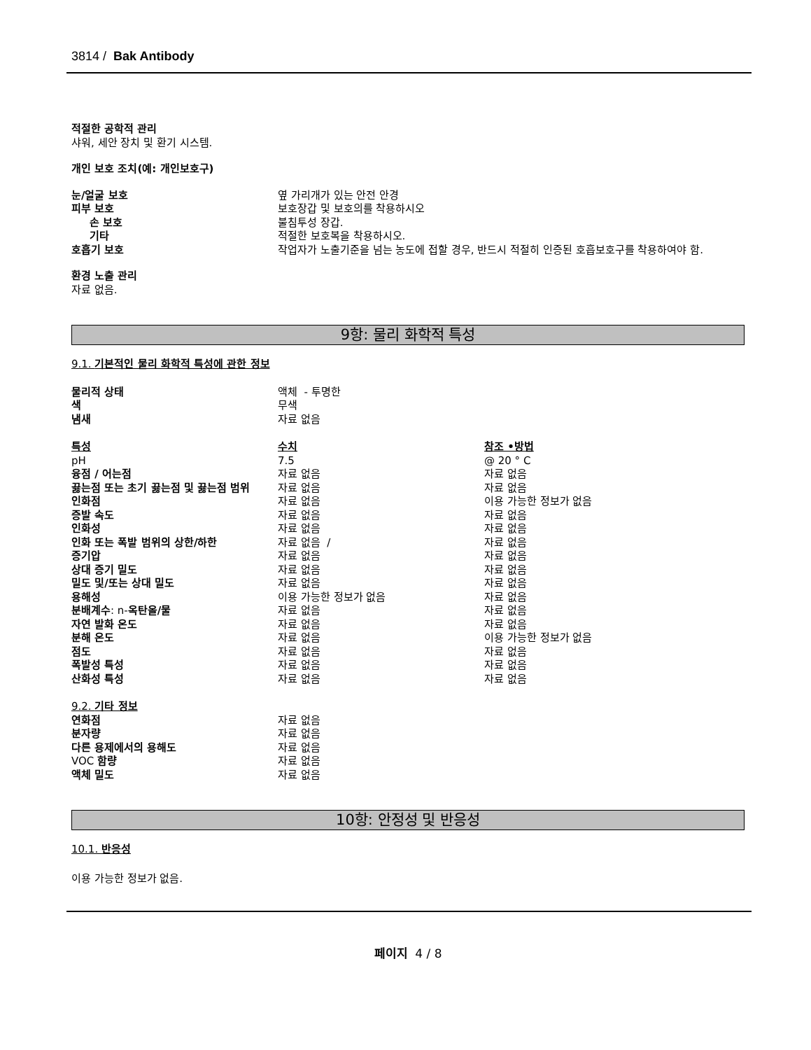3814 / Bak Antibody
적절한 공학적 관리
샤워, 세안 장치 및 환기 시스템.
개인 보호 조치(예: 개인보호구)
| 눈/얼굴 보호 | 옆 가리개가 있는 안전 안경 |
| 피부 보호 | 보호장갑 및 보호의를 착용하시오 |
| 손 보호 | 불침투성 장갑. |
| 기타 | 적절한 보호복을 착용하시오. |
| 호흡기 보호 | 작업자가 노출기준을 넘는 농도에 접할 경우, 반드시 적절히 인증된 호흡보호구를 착용하여야 함. |
환경 노출 관리
자료 없음.
9항: 물리 화학적 특성
9.1. 기본적인 물리 화학적 특성에 관한 정보
| 물리적 상태 | 액체 - 투명한 |
| 색 | 무색 |
| 냄새 | 자료 없음 |
| 특성 | 수치 | 참조 •방법 |
| pH | 7.5 | @ 20 ° C |
| 융점 / 어는점 | 자료 없음 | 자료 없음 |
| 끓는점 또는 초기 끓는점 및 끓는점 범위 | 자료 없음 | 자료 없음 |
| 인화점 | 자료 없음 | 이용 가능한 정보가 없음 |
| 증발 속도 | 자료 없음 | 자료 없음 |
| 인화성 | 자료 없음 | 자료 없음 |
| 인화 또는 폭발 범위의 상한/하한 | 자료 없음 / | 자료 없음 |
| 증기압 | 자료 없음 | 자료 없음 |
| 상대 증기 밀도 | 자료 없음 | 자료 없음 |
| 밀도 및/또는 상대 밀도 | 자료 없음 | 자료 없음 |
| 용해성 | 이용 가능한 정보가 없음 | 자료 없음 |
| 분배계수 : n- 옥탄올/물 | 자료 없음 | 자료 없음 |
| 자연 발화 온도 | 자료 없음 | 자료 없음 |
| 분해 온도 | 자료 없음 | 이용 가능한 정보가 없음 |
| 점도 | 자료 없음 | 자료 없음 |
| 폭발성 특성 | 자료 없음 | 자료 없음 |
| 산화성 특성 | 자료 없음 | 자료 없음 |
9.2. 기타 정보
| 연화점 | 자료 없음 |
| 분자량 | 자료 없음 |
| 다른 용제에서의 용해도 | 자료 없음 |
| VOC 함량 | 자료 없음 |
| 액체 밀도 | 자료 없음 |
10항: 안정성 및 반응성
10.1. 반응성
이용 가능한 정보가 없음.
페이지 4 / 8